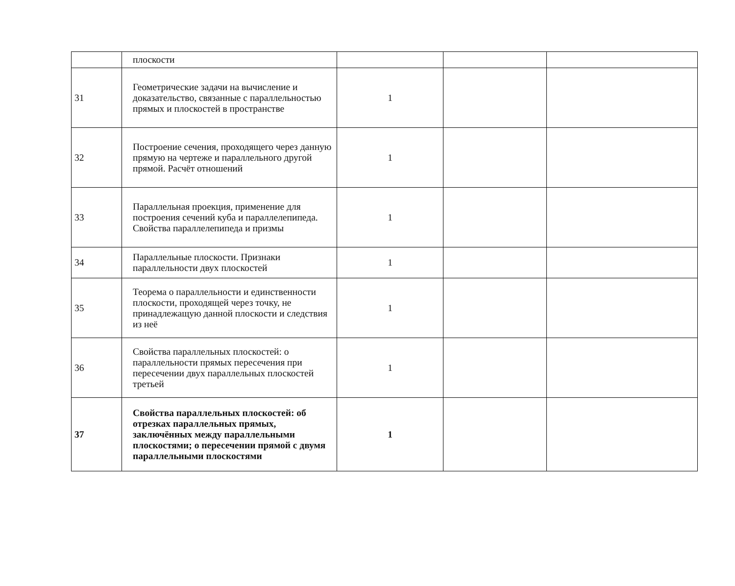| | плоскости | | | |
| 31 | Геометрические задачи на вычисление и доказательство, связанные с параллельностью прямых и плоскостей в пространстве | 1 | | |
| 32 | Построение сечения, проходящего через данную прямую на чертеже и параллельного другой прямой. Расчёт отношений | 1 | | |
| 33 | Параллельная проекция, применение для построения сечений куба и параллелепипеда. Свойства параллелепипеда и призмы | 1 | | |
| 34 | Параллельные плоскости. Признаки параллельности двух плоскостей | 1 | | |
| 35 | Теорема о параллельности и единственности плоскости, проходящей через точку, не принадлежащую данной плоскости и следствия из неё | 1 | | |
| 36 | Свойства параллельных плоскостей: о параллельности прямых пересечения при пересечении двух параллельных плоскостей третьей | 1 | | |
| 37 | Свойства параллельных плоскостей: об отрезках параллельных прямых, заключённых между параллельными плоскостями; о пересечении прямой с двумя параллельными плоскостями | 1 | | |